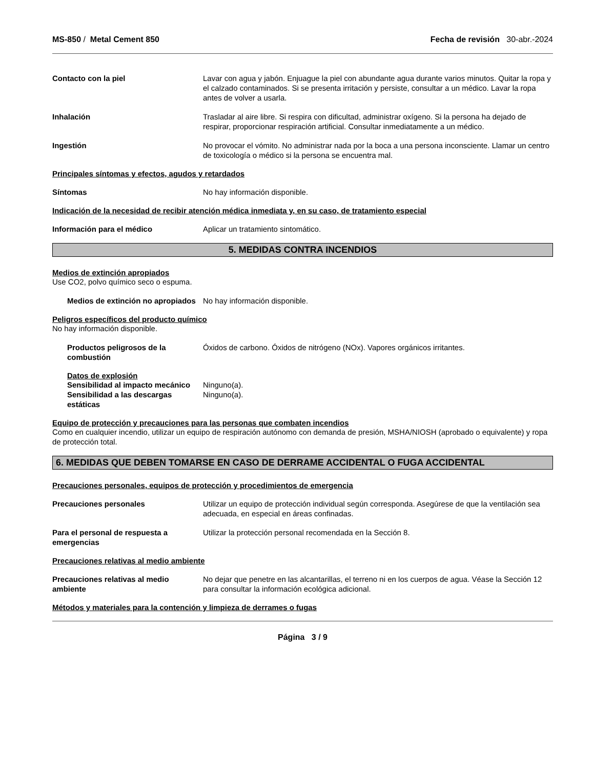MS-850 / Metal Cement 850 Fecha de revisión 30-abr.-2024
Contacto con la piel Lavar con agua y jabón. Enjuague la piel con abundante agua durante varios minutos. Quitar la ropa y el calzado contaminados. Si se presenta irritación y persiste, consultar a un médico. Lavar la ropa antes de volver a usarla.
Inhalación Trasladar al aire libre. Si respira con dificultad, administrar oxígeno. Si la persona ha dejado de respirar, proporcionar respiración artificial. Consultar inmediatamente a un médico.
Ingestión No provocar el vómito. No administrar nada por la boca a una persona inconsciente. Llamar un centro de toxicología o médico si la persona se encuentra mal.
Principales síntomas y efectos, agudos y retardados
Síntomas No hay información disponible.
Indicación de la necesidad de recibir atención médica inmediata y, en su caso, de tratamiento especial
Información para el médico Aplicar un tratamiento sintomático.
5. MEDIDAS CONTRA INCENDIOS
Medios de extinción apropiados
Use CO2, polvo químico seco o espuma.
Medios de extinción no apropiados
No hay información disponible.
Peligros específicos del producto químico
No hay información disponible.
Productos peligrosos de la combustión
Óxidos de carbono. Óxidos de nitrógeno (NOx). Vapores orgánicos irritantes.
Datos de explosión
Sensibilidad al impacto mecánico
Ninguno(a).
Sensibilidad a las descargas estáticas
Ninguno(a).
Equipo de protección y precauciones para las personas que combaten incendios
Como en cualquier incendio, utilizar un equipo de respiración autónomo con demanda de presión, MSHA/NIOSH (aprobado o equivalente) y ropa de protección total.
6. MEDIDAS QUE DEBEN TOMARSE EN CASO DE DERRAME ACCIDENTAL O FUGA ACCIDENTAL
Precauciones personales, equipos de protección y procedimientos de emergencia
Precauciones personales Utilizar un equipo de protección individual según corresponda. Asegúrese de que la ventilación sea adecuada, en especial en áreas confinadas.
Para el personal de respuesta a emergencias
Utilizar la protección personal recomendada en la Sección 8.
Precauciones relativas al medio ambiente
Precauciones relativas al medio ambiente
No dejar que penetre en las alcantarillas, el terreno ni en los cuerpos de agua. Véase la Sección 12 para consultar la información ecológica adicional.
Métodos y materiales para la contención y limpieza de derrames o fugas
Página 3 / 9